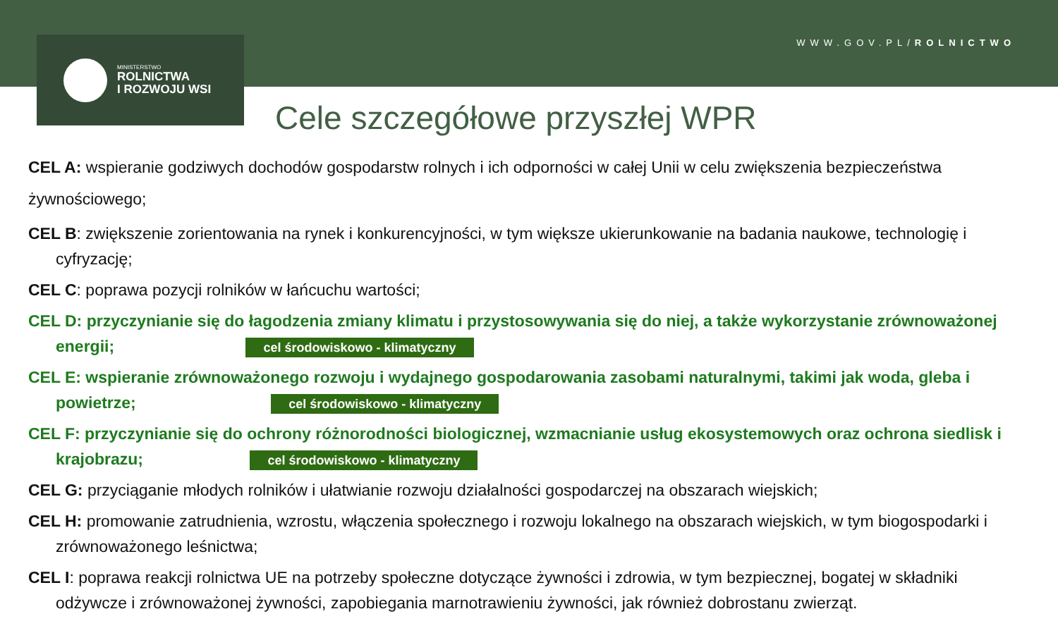MINISTERSTWO
ROLNICTWA
I ROZWOJU WSI
WWW.GOV.PL/ROLNICTWO
Cele szczegółowe przyszłej WPR
CEL A: wspieranie godziwych dochodów gospodarstw rolnych i ich odporności w całej Unii w celu zwiększenia bezpieczeństwa żywnościowego;
CEL B: zwiększenie zorientowania na rynek i konkurencyjności, w tym większe ukierunkowanie na badania naukowe, technologię i cyfryzację;
CEL C: poprawa pozycji rolników w łańcuchu wartości;
CEL D: przyczynianie się do łagodzenia zmiany klimatu i przystosowywania się do niej, a także wykorzystanie zrównoważonej energii; cel środowiskowo - klimatyczny
CEL E: wspieranie zrównoważonego rozwoju i wydajnego gospodarowania zasobami naturalnymi, takimi jak woda, gleba i powietrze; cel środowiskowo - klimatyczny
CEL F: przyczynianie się do ochrony różnorodności biologicznej, wzmacnianie usług ekosystemowych oraz ochrona siedlisk i krajobrazu; cel środowiskowo - klimatyczny
CEL G: przyciąganie młodych rolników i ułatwianie rozwoju działalności gospodarczej na obszarach wiejskich;
CEL H: promowanie zatrudnienia, wzrostu, włączenia społecznego i rozwoju lokalnego na obszarach wiejskich, w tym biogospodarki i zrównoważonego leśnictwa;
CEL I: poprawa reakcji rolnictwa UE na potrzeby społeczne dotyczące żywności i zdrowia, w tym bezpiecznej, bogatej w składniki odżywcze i zrównoważonej żywności, zapobiegania marnotrawieniu żywności, jak również dobrostanu zwierząt.